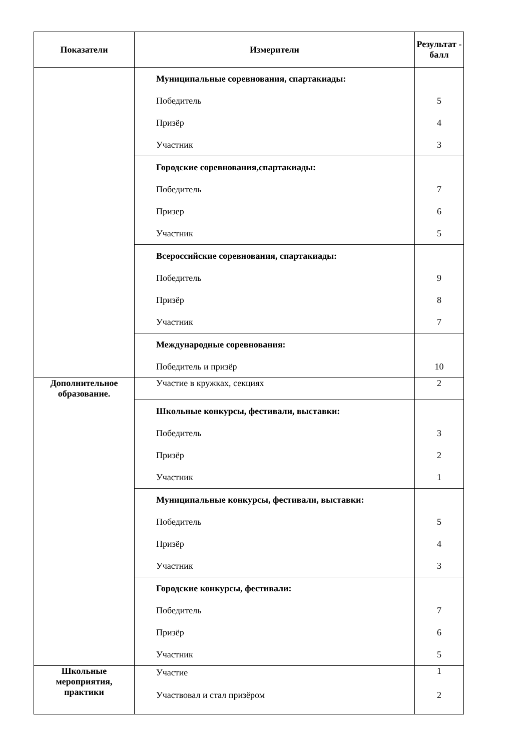| Показатели | Измерители | Результат - балл |
| --- | --- | --- |
| | Муниципальные соревнования, спартакиады: Победитель Призёр Участник | 5 4 3 |
| | Городские соревнования,спартакиады: Победитель Призер Участник | 7 6 5 |
| | Всероссийские соревнования, спартакиады: Победитель Призёр Участник | 9 8 7 |
| | Международные соревнования: Победитель и призёр | 10 |
| Дополнительное образование. | Участие в кружках, секциях | 2 |
| | Школьные конкурсы, фестивали, выставки: Победитель Призёр Участник | 3 2 1 |
| | Муниципальные конкурсы, фестивали, выставки: Победитель Призёр Участник | 5 4 3 |
| | Городские конкурсы, фестивали: Победитель Призёр Участник | 7 6 5 |
| Школьные мероприятия, практики | Участие Участвовал и стал призёром | 1 2 |